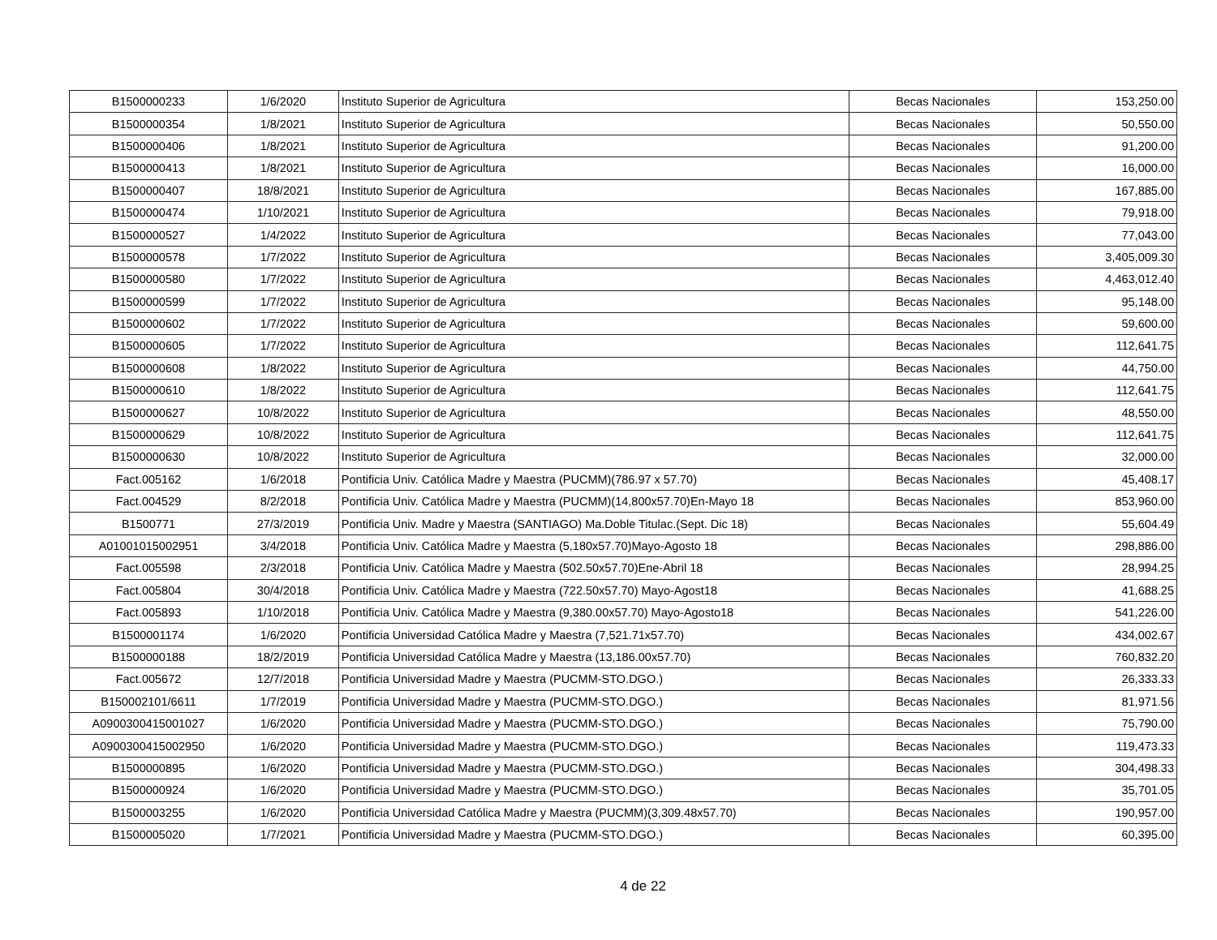| B1500000233 | 1/6/2020 | Instituto Superior de Agricultura | Becas Nacionales | 153,250.00 |
| B1500000354 | 1/8/2021 | Instituto Superior de Agricultura | Becas Nacionales | 50,550.00 |
| B1500000406 | 1/8/2021 | Instituto Superior de Agricultura | Becas Nacionales | 91,200.00 |
| B1500000413 | 1/8/2021 | Instituto Superior de Agricultura | Becas Nacionales | 16,000.00 |
| B1500000407 | 18/8/2021 | Instituto Superior de Agricultura | Becas Nacionales | 167,885.00 |
| B1500000474 | 1/10/2021 | Instituto Superior de Agricultura | Becas Nacionales | 79,918.00 |
| B1500000527 | 1/4/2022 | Instituto Superior de Agricultura | Becas Nacionales | 77,043.00 |
| B1500000578 | 1/7/2022 | Instituto Superior de Agricultura | Becas Nacionales | 3,405,009.30 |
| B1500000580 | 1/7/2022 | Instituto Superior de Agricultura | Becas Nacionales | 4,463,012.40 |
| B1500000599 | 1/7/2022 | Instituto Superior de Agricultura | Becas Nacionales | 95,148.00 |
| B1500000602 | 1/7/2022 | Instituto Superior de Agricultura | Becas Nacionales | 59,600.00 |
| B1500000605 | 1/7/2022 | Instituto Superior de Agricultura | Becas Nacionales | 112,641.75 |
| B1500000608 | 1/8/2022 | Instituto Superior de Agricultura | Becas Nacionales | 44,750.00 |
| B1500000610 | 1/8/2022 | Instituto Superior de Agricultura | Becas Nacionales | 112,641.75 |
| B1500000627 | 10/8/2022 | Instituto Superior de Agricultura | Becas Nacionales | 48,550.00 |
| B1500000629 | 10/8/2022 | Instituto Superior de Agricultura | Becas Nacionales | 112,641.75 |
| B1500000630 | 10/8/2022 | Instituto Superior de Agricultura | Becas Nacionales | 32,000.00 |
| Fact.005162 | 1/6/2018 | Pontificia Univ. Católica Madre y Maestra (PUCMM)(786.97 x 57.70) | Becas Nacionales | 45,408.17 |
| Fact.004529 | 8/2/2018 | Pontificia Univ. Católica Madre y Maestra (PUCMM)(14,800x57.70)En-Mayo 18 | Becas Nacionales | 853,960.00 |
| B1500771 | 27/3/2019 | Pontificia Univ. Madre y Maestra (SANTIAGO) Ma.Doble Titulac.(Sept. Dic 18) | Becas Nacionales | 55,604.49 |
| A01001015002951 | 3/4/2018 | Pontificia Univ. Católica Madre y Maestra (5,180x57.70)Mayo-Agosto 18 | Becas Nacionales | 298,886.00 |
| Fact.005598 | 2/3/2018 | Pontificia Univ. Católica Madre y Maestra (502.50x57.70)Ene-Abril 18 | Becas Nacionales | 28,994.25 |
| Fact.005804 | 30/4/2018 | Pontificia Univ. Católica Madre y Maestra (722.50x57.70) Mayo-Agost18 | Becas Nacionales | 41,688.25 |
| Fact.005893 | 1/10/2018 | Pontificia Univ. Católica Madre y Maestra (9,380.00x57.70) Mayo-Agosto18 | Becas Nacionales | 541,226.00 |
| B1500001174 | 1/6/2020 | Pontificia Universidad Católica Madre y Maestra (7,521.71x57.70) | Becas Nacionales | 434,002.67 |
| B1500000188 | 18/2/2019 | Pontificia Universidad Católica Madre y Maestra (13,186.00x57.70) | Becas Nacionales | 760,832.20 |
| Fact.005672 | 12/7/2018 | Pontificia Universidad Madre y Maestra (PUCMM-STO.DGO.) | Becas Nacionales | 26,333.33 |
| B150002101/6611 | 1/7/2019 | Pontificia Universidad Madre y Maestra (PUCMM-STO.DGO.) | Becas Nacionales | 81,971.56 |
| A0900300415001027 | 1/6/2020 | Pontificia Universidad Madre y Maestra (PUCMM-STO.DGO.) | Becas Nacionales | 75,790.00 |
| A0900300415002950 | 1/6/2020 | Pontificia Universidad Madre y Maestra (PUCMM-STO.DGO.) | Becas Nacionales | 119,473.33 |
| B1500000895 | 1/6/2020 | Pontificia Universidad Madre y Maestra (PUCMM-STO.DGO.) | Becas Nacionales | 304,498.33 |
| B1500000924 | 1/6/2020 | Pontificia Universidad Madre y Maestra (PUCMM-STO.DGO.) | Becas Nacionales | 35,701.05 |
| B1500003255 | 1/6/2020 | Pontificia Universidad Católica Madre y Maestra (PUCMM)(3,309.48x57.70) | Becas Nacionales | 190,957.00 |
| B1500005020 | 1/7/2021 | Pontificia Universidad Madre y Maestra (PUCMM-STO.DGO.) | Becas Nacionales | 60,395.00 |
4 de 22